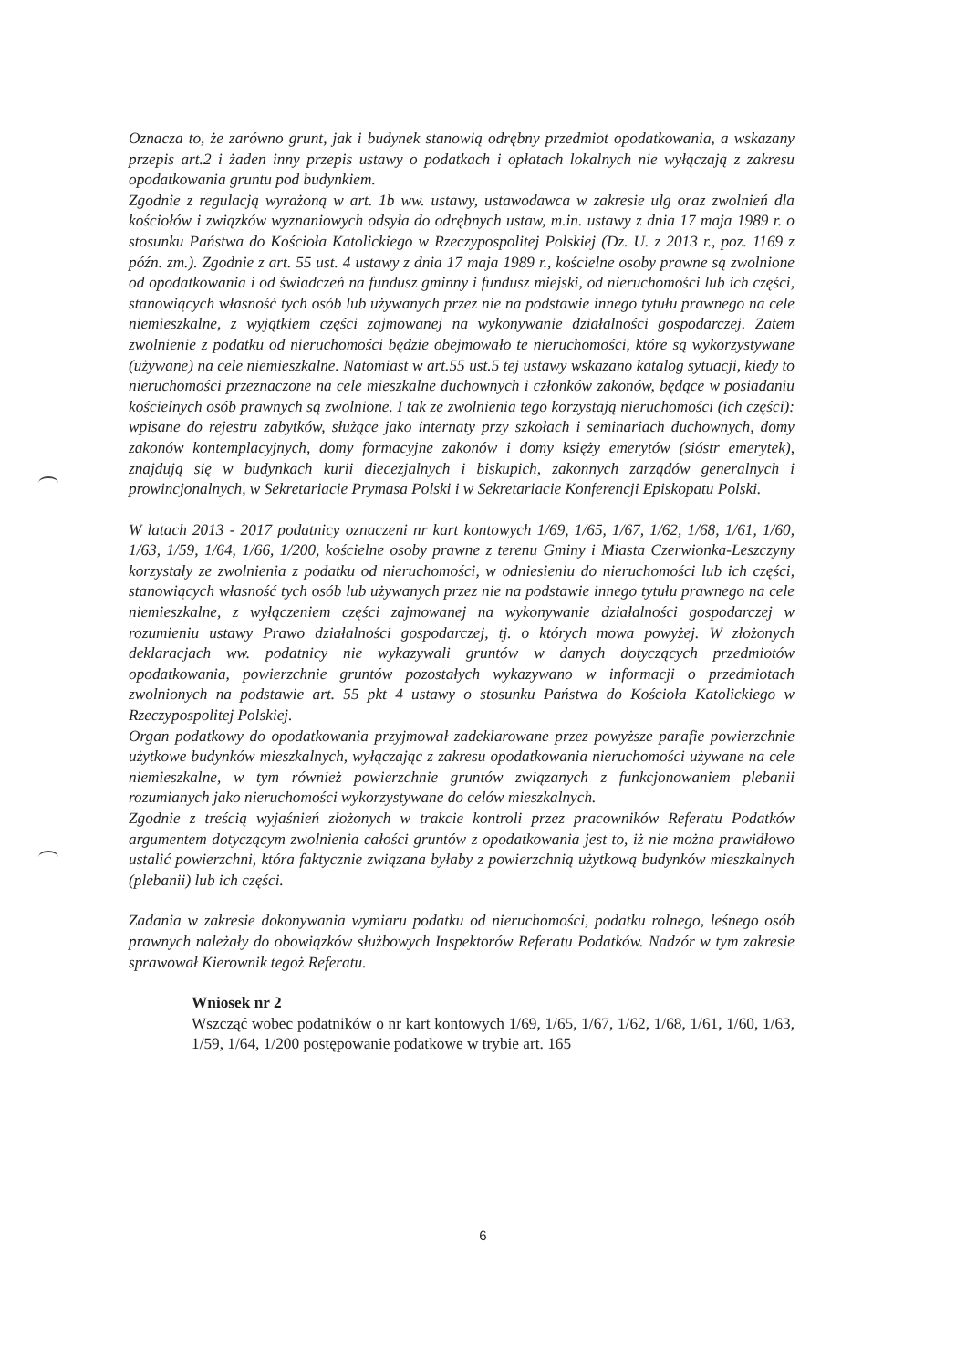Oznacza to, że zarówno grunt, jak i budynek stanowią odrębny przedmiot opodatkowania, a wskazany przepis art.2 i żaden inny przepis ustawy o podatkach i opłatach lokalnych nie wyłączają z zakresu opodatkowania gruntu pod budynkiem.
Zgodnie z regulacją wyrażoną w art. 1b ww. ustawy, ustawodawca w zakresie ulg oraz zwolnień dla kościołów i związków wyznaniowych odsyła do odrębnych ustaw, m.in. ustawy z dnia 17 maja 1989 r. o stosunku Państwa do Kościoła Katolickiego w Rzeczypospolitej Polskiej (Dz. U. z 2013 r., poz. 1169 z późn. zm.). Zgodnie z art. 55 ust. 4 ustawy z dnia 17 maja 1989 r., kościelne osoby prawne są zwolnione od opodatkowania i od świadczeń na fundusz gminny i fundusz miejski, od nieruchomości lub ich części, stanowiących własność tych osób lub używanych przez nie na podstawie innego tytułu prawnego na cele niemieszkalne, z wyjątkiem części zajmowanej na wykonywanie działalności gospodarczej. Zatem zwolnienie z podatku od nieruchomości będzie obejmowało te nieruchomości, które są wykorzystywane (używane) na cele niemieszkalne. Natomiast w art.55 ust.5 tej ustawy wskazano katalog sytuacji, kiedy to nieruchomości przeznaczone na cele mieszkalne duchownych i członków zakonów, będące w posiadaniu kościelnych osób prawnych są zwolnione. I tak ze zwolnienia tego korzystają nieruchomości (ich części): wpisane do rejestru zabytków, służące jako internaty przy szkołach i seminariach duchownych, domy zakonów kontemplacyjnych, domy formacyjne zakonów i domy księży emerytów (sióstr emerytek), znajdują się w budynkach kurii diecezjalnych i biskupich, zakonnych zarządów generalnych i prowincjonalnych, w Sekretariacie Prymasa Polski i w Sekretariacie Konferencji Episkopatu Polski.
W latach 2013 - 2017 podatnicy oznaczeni nr kart kontowych 1/69, 1/65, 1/67, 1/62, 1/68, 1/61, 1/60, 1/63, 1/59, 1/64, 1/66, 1/200, kościelne osoby prawne z terenu Gminy i Miasta Czerwionka-Leszczyny korzystały ze zwolnienia z podatku od nieruchomości, w odniesieniu do nieruchomości lub ich części, stanowiących własność tych osób lub używanych przez nie na podstawie innego tytułu prawnego na cele niemieszkalne, z wyłączeniem części zajmowanej na wykonywanie działalności gospodarczej w rozumieniu ustawy Prawo działalności gospodarczej, tj. o których mowa powyżej. W złożonych deklaracjach ww. podatnicy nie wykazywali gruntów w danych dotyczących przedmiotów opodatkowania, powierzchnie gruntów pozostałych wykazywano w informacji o przedmiotach zwolnionych na podstawie art. 55 pkt 4 ustawy o stosunku Państwa do Kościoła Katolickiego w Rzeczypospolitej Polskiej.
Organ podatkowy do opodatkowania przyjmował zadeklarowane przez powyższe parafie powierzchnie użytkowe budynków mieszkalnych, wyłączając z zakresu opodatkowania nieruchomości używane na cele niemieszkalne, w tym również powierzchnie gruntów związanych z funkcjonowaniem plebanii rozumianych jako nieruchomości wykorzystywane do celów mieszkalnych.
Zgodnie z treścią wyjaśnień złożonych w trakcie kontroli przez pracowników Referatu Podatków argumentem dotyczącym zwolnienia całości gruntów z opodatkowania jest to, iż nie można prawidłowo ustalić powierzchni, która faktycznie związana byłaby z powierzchnią użytkową budynków mieszkalnych (plebanii) lub ich części.
Zadania w zakresie dokonywania wymiaru podatku od nieruchomości, podatku rolnego, leśnego osób prawnych należały do obowiązków służbowych Inspektorów Referatu Podatków. Nadzór w tym zakresie sprawował Kierownik tegoż Referatu.
Wniosek nr 2
Wszcząć wobec podatników o nr kart kontowych 1/69, 1/65, 1/67, 1/62, 1/68, 1/61, 1/60, 1/63, 1/59, 1/64, 1/200 postępowanie podatkowe w trybie art. 165
6